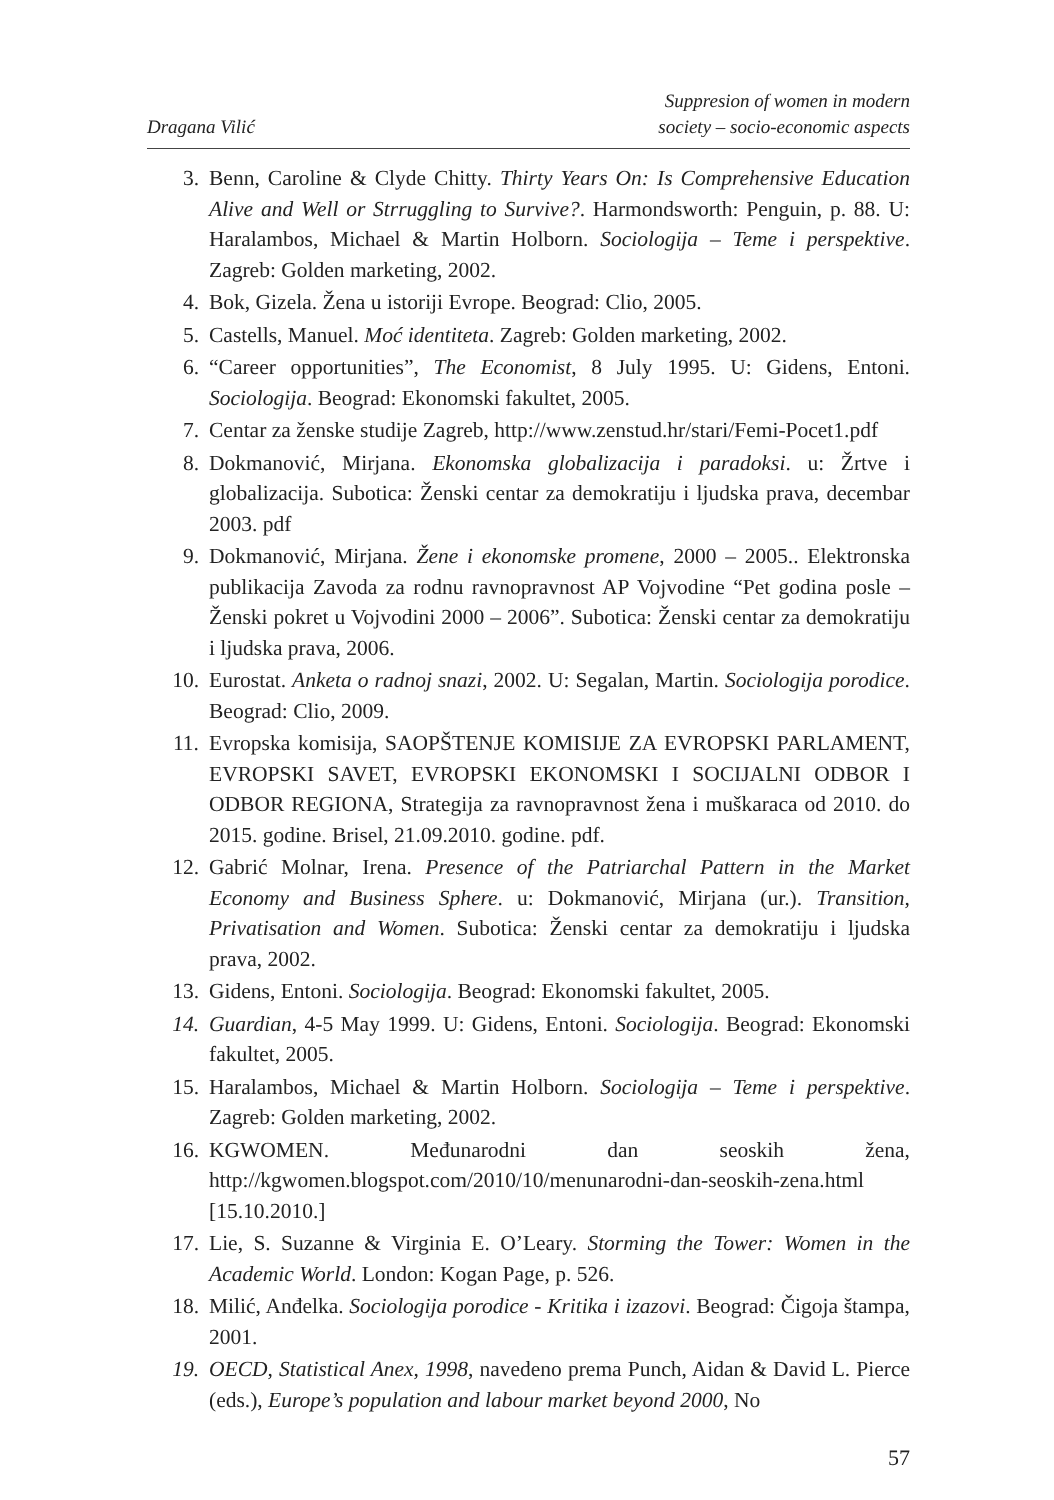Dragana Vilić
Suppresion of women in modern
society – socio-economic aspects
3. Benn, Caroline & Clyde Chitty. Thirty Years On: Is Comprehensive Education Alive and Well or Strruggling to Survive?. Harmondsworth: Penguin, p. 88. U: Haralambos, Michael & Martin Holborn. Sociologija – Teme i perspektive. Zagreb: Golden marketing, 2002.
4. Bok, Gizela. Žena u istoriji Evrope. Beograd: Clio, 2005.
5. Castells, Manuel. Moć identiteta. Zagreb: Golden marketing, 2002.
6. “Career opportunities”, The Economist, 8 July 1995. U: Gidens, Entoni. Sociologija. Beograd: Ekonomski fakultet, 2005.
7. Centar za ženske studije Zagreb, http://www.zenstud.hr/stari/Femi-Pocet1.pdf
8. Dokmanović, Mirjana. Ekonomska globalizacija i paradoksi. u: Žrtve i globalizacija. Subotica: Ženski centar za demokratiju i ljudska prava, decembar 2003. pdf
9. Dokmanović, Mirjana. Žene i ekonomske promene, 2000 – 2005.. Elektronska publikacija Zavoda za rodnu ravnopravnost AP Vojvodine “Pet godina posle – Ženski pokret u Vojvodini 2000 – 2006”. Subotica: Ženski centar za demokratiju i ljudska prava, 2006.
10. Eurostat. Anketa o radnoj snazi, 2002. U: Segalan, Martin. Sociologija porodice. Beograd: Clio, 2009.
11. Evropska komisija, SAOPŠTENJE KOMISIJE ZA EVROPSKI PARLAMENT, EVROPSKI SAVET, EVROPSKI EKONOMSKI I SOCIJALNI ODBOR I ODBOR REGIONA, Strategija za ravnopravnost žena i muškaraca od 2010. do 2015. godine. Brisel, 21.09.2010. godine. pdf.
12. Gabrić Molnar, Irena. Presence of the Patriarchal Pattern in the Market Economy and Business Sphere. u: Dokmanović, Mirjana (ur.). Transition, Privatisation and Women. Subotica: Ženski centar za demokratiju i ljudska prava, 2002.
13. Gidens, Entoni. Sociologija. Beograd: Ekonomski fakultet, 2005.
14. Guardian, 4-5 May 1999. U: Gidens, Entoni. Sociologija. Beograd: Ekonomski fakultet, 2005.
15. Haralambos, Michael & Martin Holborn. Sociologija – Teme i perspektive. Zagreb: Golden marketing, 2002.
16. KGWOMEN. Međunarodni dan seoskih žena, http://kgwomen.blogspot.com/2010/10/menunarodni-dan-seoskih-zena.html [15.10.2010.]
17. Lie, S. Suzanne & Virginia E. O’Leary. Storming the Tower: Women in the Academic World. London: Kogan Page, p. 526.
18. Milić, Anđelka. Sociologija porodice - Kritika i izazovi. Beograd: Čigoja štampa, 2001.
19. OECD, Statistical Anex, 1998, navedeno prema Punch, Aidan & David L. Pierce (eds.), Europe’s population and labour market beyond 2000, No
57